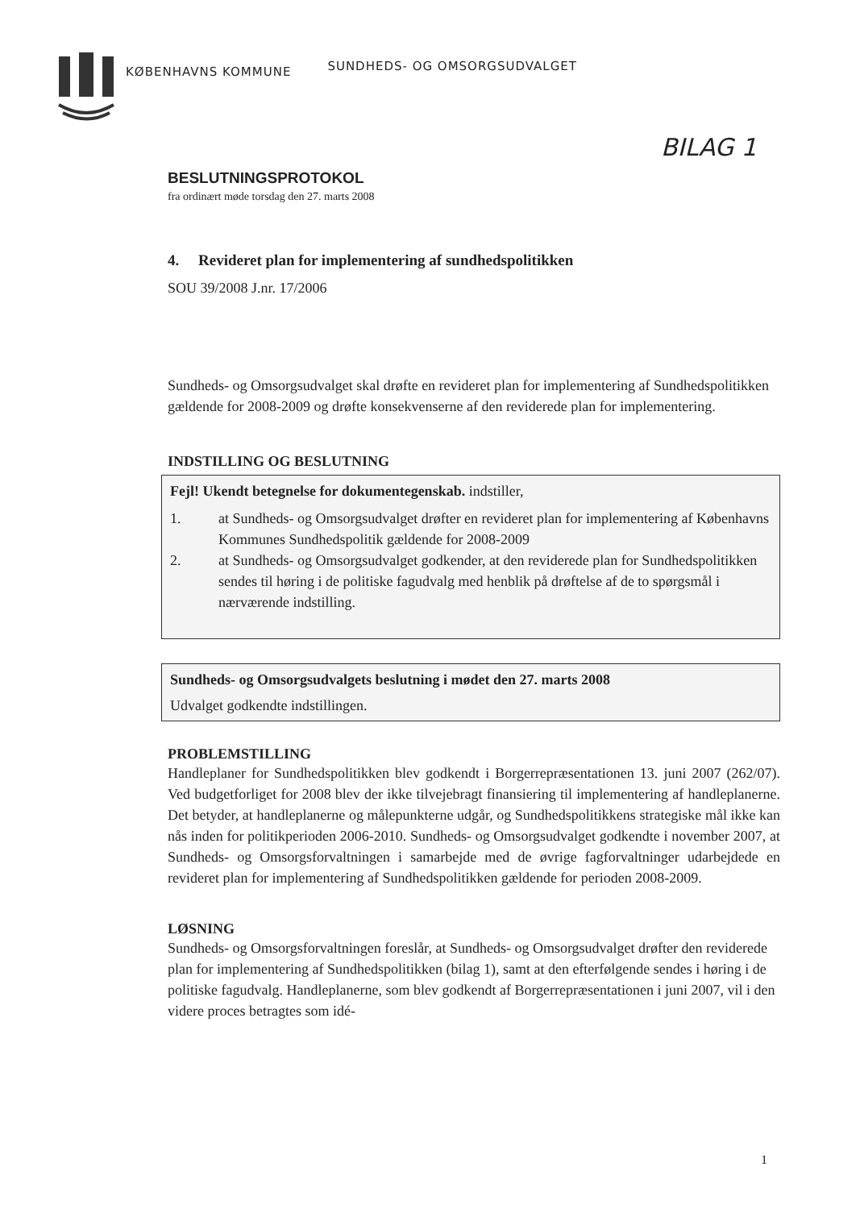KØBENHAVNS KOMMUNE SUNDHEDS- OG OMSORGSUDVALGET
BILAG 1
BESLUTNINGSPROTOKOL
fra ordinært møde torsdag den 27. marts 2008
4. Revideret plan for implementering af sundhedspolitikken
SOU 39/2008 J.nr. 17/2006
Sundheds- og Omsorgsudvalget skal drøfte en revideret plan for implementering af Sundhedspolitikken gældende for 2008-2009 og drøfte konsekvenserne af den reviderede plan for implementering.
INDSTILLING OG BESLUTNING
Fejl! Ukendt betegnelse for dokumentegenskab. indstiller,
1. at Sundheds- og Omsorgsudvalget drøfter en revideret plan for implementering af Københavns Kommunes Sundhedspolitik gældende for 2008-2009
2. at Sundheds- og Omsorgsudvalget godkender, at den reviderede plan for Sundhedspolitikken sendes til høring i de politiske fagudvalg med henblik på drøftelse af de to spørgsmål i nærværende indstilling.
Sundheds- og Omsorgsudvalgets beslutning i mødet den 27. marts 2008
Udvalget godkendte indstillingen.
PROBLEMSTILLING
Handleplaner for Sundhedspolitikken blev godkendt i Borgerrepræsentationen 13. juni 2007 (262/07). Ved budgetforliget for 2008 blev der ikke tilvejebragt finansiering til implementering af handleplanerne. Det betyder, at handleplanerne og målepunkterne udgår, og Sundhedspolitikkens strategiske mål ikke kan nås inden for politikperioden 2006-2010. Sundheds- og Omsorgsudvalget godkendte i november 2007, at Sundheds- og Omsorgsforvaltningen i samarbejde med de øvrige fagforvaltninger udarbejdede en revideret plan for implementering af Sundhedspolitikken gældende for perioden 2008-2009.
LØSNING
Sundheds- og Omsorgsforvaltningen foreslår, at Sundheds- og Omsorgsudvalget drøfter den reviderede plan for implementering af Sundhedspolitikken (bilag 1), samt at den efterfølgende sendes i høring i de politiske fagudvalg. Handleplanerne, som blev godkendt af Borgerrepræsentationen i juni 2007, vil i den videre proces betragtes som idé-
1